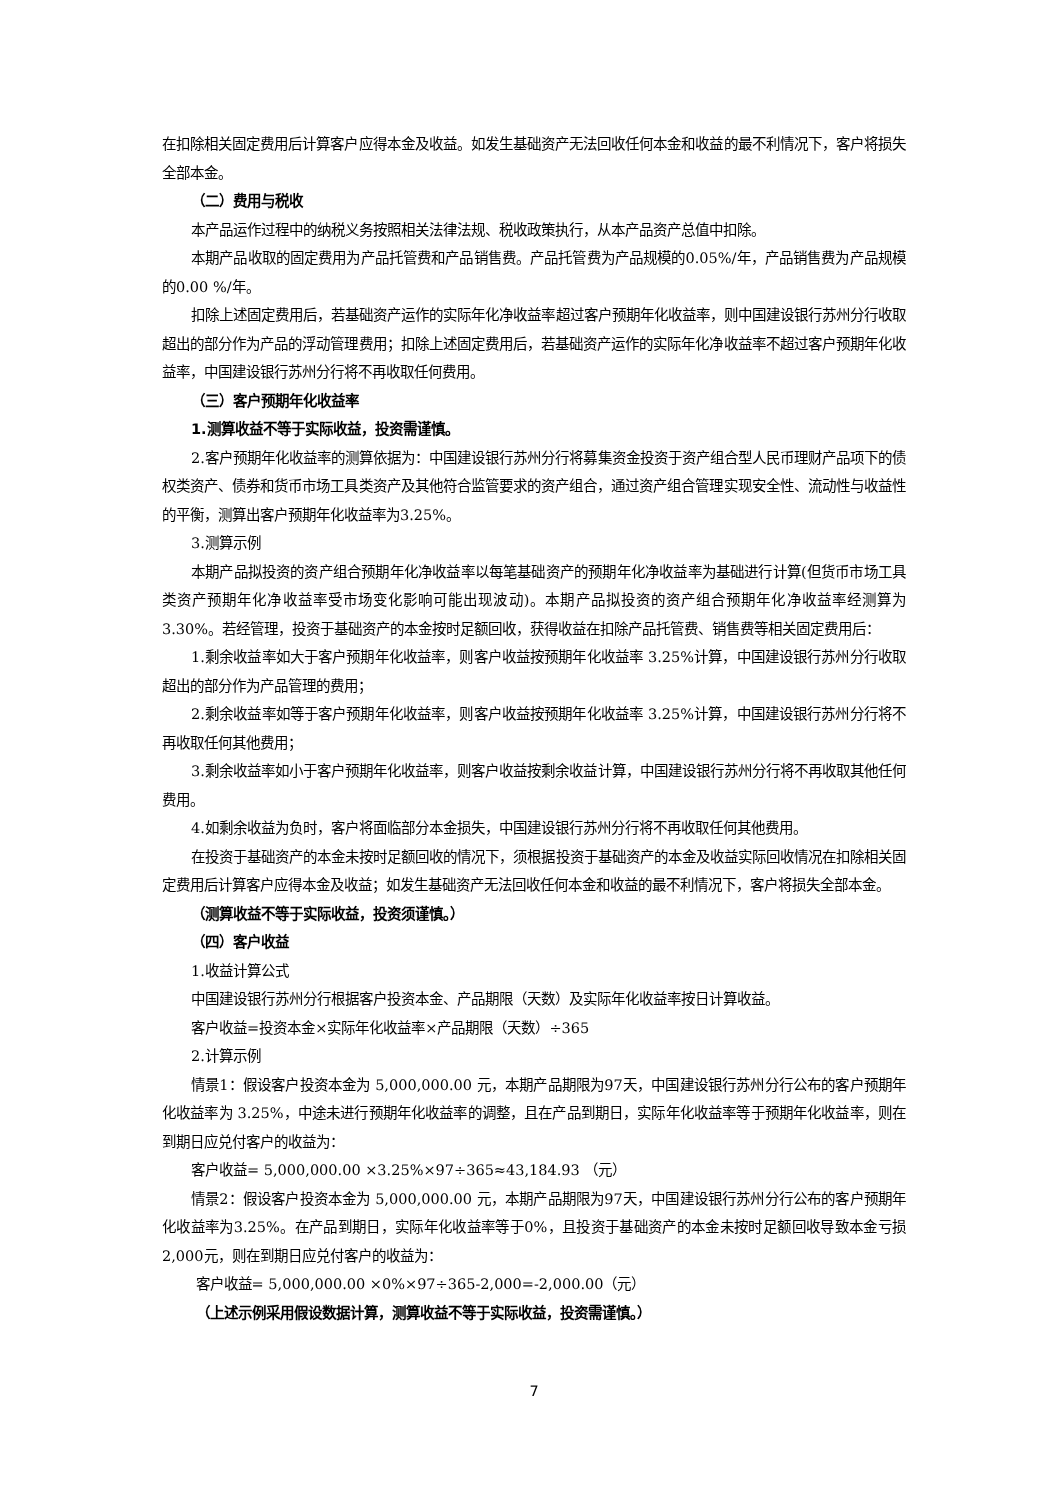在扣除相关固定费用后计算客户应得本金及收益。如发生基础资产无法回收任何本金和收益的最不利情况下，客户将损失全部本金。
（二）费用与税收
本产品运作过程中的纳税义务按照相关法律法规、税收政策执行，从本产品资产总值中扣除。
本期产品收取的固定费用为产品托管费和产品销售费。产品托管费为产品规模的0.05%/年，产品销售费为产品规模的0.00 %/年。
扣除上述固定费用后，若基础资产运作的实际年化净收益率超过客户预期年化收益率，则中国建设银行苏州分行收取超出的部分作为产品的浮动管理费用；扣除上述固定费用后，若基础资产运作的实际年化净收益率不超过客户预期年化收益率，中国建设银行苏州分行将不再收取任何费用。
（三）客户预期年化收益率
1.测算收益不等于实际收益，投资需谨慎。
2.客户预期年化收益率的测算依据为：中国建设银行苏州分行将募集资金投资于资产组合型人民币理财产品项下的债权类资产、债券和货币市场工具类资产及其他符合监管要求的资产组合，通过资产组合管理实现安全性、流动性与收益性的平衡，测算出客户预期年化收益率为3.25%。
3.测算示例
本期产品拟投资的资产组合预期年化净收益率以每笔基础资产的预期年化净收益率为基础进行计算(但货币市场工具类资产预期年化净收益率受市场变化影响可能出现波动)。本期产品拟投资的资产组合预期年化净收益率经测算为 3.30%。若经管理，投资于基础资产的本金按时足额回收，获得收益在扣除产品托管费、销售费等相关固定费用后：
1.剩余收益率如大于客户预期年化收益率，则客户收益按预期年化收益率 3.25%计算，中国建设银行苏州分行收取超出的部分作为产品管理的费用；
2.剩余收益率如等于客户预期年化收益率，则客户收益按预期年化收益率 3.25%计算，中国建设银行苏州分行将不再收取任何其他费用；
3.剩余收益率如小于客户预期年化收益率，则客户收益按剩余收益计算，中国建设银行苏州分行将不再收取其他任何费用。
4.如剩余收益为负时，客户将面临部分本金损失，中国建设银行苏州分行将不再收取任何其他费用。
在投资于基础资产的本金未按时足额回收的情况下，须根据投资于基础资产的本金及收益实际回收情况在扣除相关固定费用后计算客户应得本金及收益；如发生基础资产无法回收任何本金和收益的最不利情况下，客户将损失全部本金。
（测算收益不等于实际收益，投资须谨慎。）
（四）客户收益
1.收益计算公式
中国建设银行苏州分行根据客户投资本金、产品期限（天数）及实际年化收益率按日计算收益。
客户收益=投资本金×实际年化收益率×产品期限（天数）÷365
2.计算示例
情景1：假设客户投资本金为 5,000,000.00 元，本期产品期限为97天，中国建设银行苏州分行公布的客户预期年化收益率为 3.25%，中途未进行预期年化收益率的调整，且在产品到期日，实际年化收益率等于预期年化收益率，则在到期日应兑付客户的收益为：
客户收益= 5,000,000.00 ×3.25%×97÷365≈43,184.93 （元）
情景2：假设客户投资本金为 5,000,000.00 元，本期产品期限为97天，中国建设银行苏州分行公布的客户预期年化收益率为3.25%。在产品到期日，实际年化收益率等于0%，且投资于基础资产的本金未按时足额回收导致本金亏损2,000元，则在到期日应兑付客户的收益为：
客户收益= 5,000,000.00 ×0%×97÷365-2,000=-2,000.00（元）
（上述示例采用假设数据计算，测算收益不等于实际收益，投资需谨慎。）
7